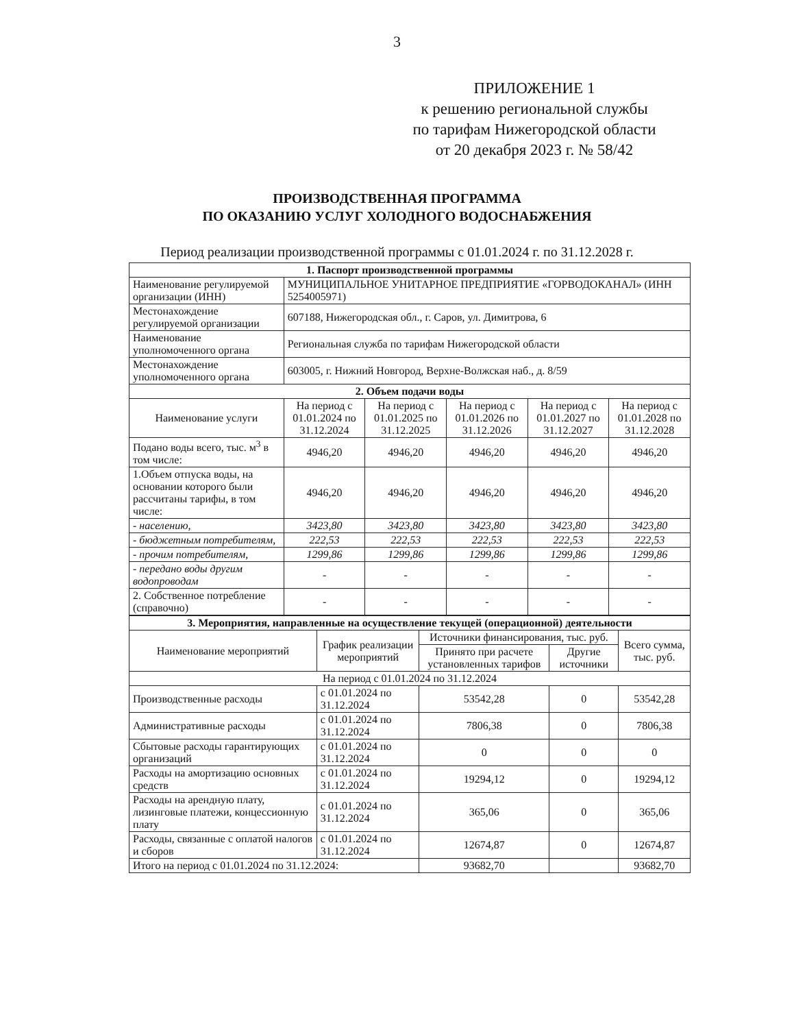3
ПРИЛОЖЕНИЕ 1
к решению региональной службы
по тарифам Нижегородской области
от 20 декабря 2023 г. № 58/42
ПРОИЗВОДСТВЕННАЯ ПРОГРАММА
ПО ОКАЗАНИЮ УСЛУГ ХОЛОДНОГО ВОДОСНАБЖЕНИЯ
Период реализации производственной программы с 01.01.2024 г. по 31.12.2028 г.
| 1. Паспорт производственной программы | | | | | |
| Наименование регулируемой организации (ИНН) | МУНИЦИПАЛЬНОЕ УНИТАРНОЕ ПРЕДПРИЯТИЕ «ГОРВОДОКАНАЛ» (ИНН 5254005971) | | | | |
| Местонахождение регулируемой организации | 607188, Нижегородская обл., г. Саров, ул. Димитрова, 6 | | | | |
| Наименование уполномоченного органа | Региональная служба по тарифам Нижегородской области | | | | |
| Местонахождение уполномоченного органа | 603005, г. Нижний Новгород, Верхне-Волжская наб., д. 8/59 | | | | |
| 2. Объем подачи воды | | | | | |
| Наименование услуги | На период с 01.01.2024 по 31.12.2024 | На период с 01.01.2025 по 31.12.2025 | На период с 01.01.2026 по 31.12.2026 | На период с 01.01.2027 по 31.12.2027 | На период с 01.01.2028 по 31.12.2028 |
| Подано воды всего, тыс. м<sup>3</sup> в том числе: | 4946,20 | 4946,20 | 4946,20 | 4946,20 | 4946,20 |
| 1.Объем отпуска воды, на основании которого были рассчитаны тарифы, в том числе: | 4946,20 | 4946,20 | 4946,20 | 4946,20 | 4946,20 |
| - населению, | 3423,80 | 3423,80 | 3423,80 | 3423,80 | 3423,80 |
| - бюджетным потребителям, | 222,53 | 222,53 | 222,53 | 222,53 | 222,53 |
| - прочим потребителям, | 1299,86 | 1299,86 | 1299,86 | 1299,86 | 1299,86 |
| - передано воды другим водопроводам | - | - | - | - | - |
| 2. Собственное потребление (справочно) | - | - | - | - | - |
| 3. Мероприятия, направленные на осуществление текущей (операционной) деятельности | | | | |
| Наименование мероприятий | График реализации мероприятий | Источники финансирования, тыс. руб. | | Всего сумма, тыс. руб. |
| | | Принято при расчете установленных тарифов | Другие источники | |
| На период с 01.01.2024 по 31.12.2024 | | | | |
| Производственные расходы | с 01.01.2024 по 31.12.2024 | 53542,28 | 0 | 53542,28 |
| Административные расходы | с 01.01.2024 по 31.12.2024 | 7806,38 | 0 | 7806,38 |
| Сбытовые расходы гарантирующих организаций | с 01.01.2024 по 31.12.2024 | 0 | 0 | 0 |
| Расходы на амортизацию основных средств | с 01.01.2024 по 31.12.2024 | 19294,12 | 0 | 19294,12 |
| Расходы на арендную плату, лизинговые платежи, концессионную плату | с 01.01.2024 по 31.12.2024 | 365,06 | 0 | 365,06 |
| Расходы, связанные с оплатой налогов и сборов | с 01.01.2024 по 31.12.2024 | 12674,87 | 0 | 12674,87 |
| Итого на период с 01.01.2024 по 31.12.2024: | | 93682,70 | | 93682,70 |